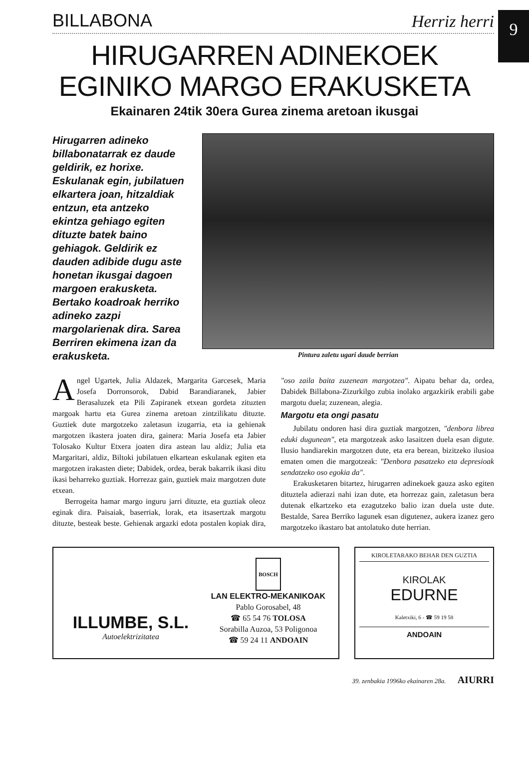9
BILLABONA Herriz herri
HIRUGARREN ADINEKOEK
EGINIKO MARGO ERAKUSKETA
Ekainaren 24tik 30era Gurea zinema aretoan ikusgai
Hirugarren adineko billabonatarrak ez daude geldirik, ez horixe. Eskulanak egin, jubilatuen elkartera joan, hitzaldiak entzun, eta antzeko ekintza gehiago egiten dituzte batek baino gehiagok. Geldirik ez dauden adibide dugu aste honetan ikusgai dagoen margoen erakusketa. Bertako koadroak herriko adineko zazpi margolarienak dira. Sarea Berriren ekimena izan da erakusketa.
Pintura zaletu ugari daude berrian
Angel Ugartek, Julia Aldazek, Margarita Garcesek, Maria Josefa Dorronsorok, Dabid Barandiaranek, Jabier Berasaluzek eta Pili Zapiranek etxean gordeta zituzten margoak hartu eta Gurea zinema aretoan zintzilikatu dituzte. Guztiek dute margotzeko zaletasun izugarria, eta ia gehienak margotzen ikastera joaten dira, gainera: Maria Josefa eta Jabier Tolosako Kultur Etxera joaten dira astean lau aldiz; Julia eta Margaritari, aldiz, Biltoki jubilatuen elkartean eskulanak egiten eta margotzen irakasten diete; Dabidek, ordea, berak bakarrik ikasi ditu ikasi beharreko guztiak. Horrezaz gain, guztiek maiz margotzen dute etxean.
Berrogeita hamar margo inguru jarri dituzte, eta guztiak oleoz eginak dira. Paisaiak, baserriak, lorak, eta itsasertzak margotu dituzte, besteak beste. Gehienak argazki edota postalen kopiak dira, "oso zaila baita zuzenean margotzea". Aipatu behar da, ordea, Dabidek Billabona-Zizurkilgo zubia inolako argazkirik erabili gabe margotu duela; zuzenean, alegia.
Margotu eta ongi pasatu
Jubilatu ondoren hasi dira guztiak margotzen, "denbora librea eduki dugunean", eta margotzeak asko lasaitzen duela esan digute. Ilusio handiarekin margotzen dute, eta era berean, bizitzeko ilusioa ematen omen die margotzeak: "Denbora pasatzeko eta depresioak sendatzeko oso egokia da".
Erakusketaren bitartez, hirugarren adinekoek gauza asko egiten dituztela adierazi nahi izan dute, eta horrezaz gain, zaletasun bera dutenak elkartzeko eta ezagutzeko balio izan duela uste dute. Bestalde, Sarea Berriko lagunek esan digutenez, aukera izanez gero margotzeko ikastaro bat antolatuko dute herrian.
ILLUMBE, S.L.
Autoelektrizitatea
BOSCH
LAN ELEKTRO-MEKANIKOAK
Pablo Gorosabel, 48
☎ 65 54 76 TOLOSA
Sorabilla Auzoa, 53 Poligonoa
☎ 59 24 11 ANDOAIN
KIROLETARAKO BEHAR DEN GUZTIA
KIROLAK
EDURNE
Kaletxiki, 6 - ☎ 59 19 58
ANDOAIN
39. zenbakia 1996ko ekainaren 28a. AIURRI